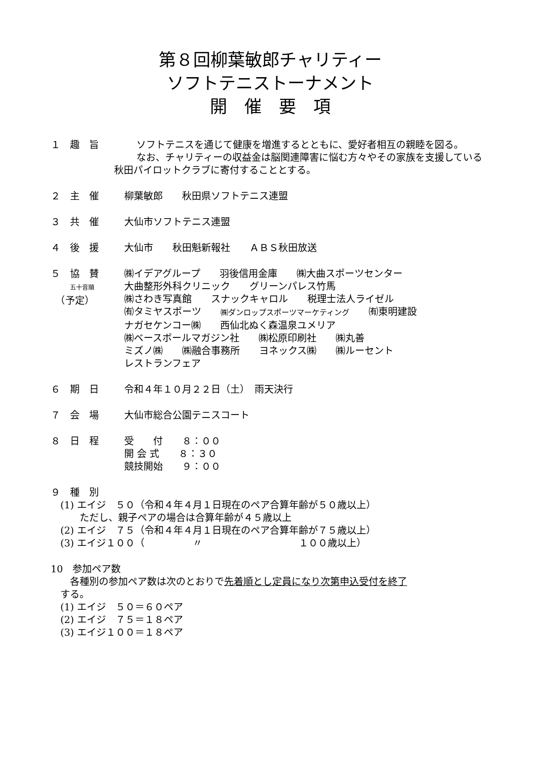第８回柳葉敏郎チャリティー
ソフトテニストーナメント
開　催　要　項
１　趣　旨 　ソフトテニスを通じて健康を増進するとともに、愛好者相互の親睦を図る。
　なお、チャリティーの収益金は脳関連障害に悩む方々やその家族を支援している秋田パイロットクラブに寄付することとする。
２　主　催 柳葉敏郎　　秋田県ソフトテニス連盟
３　共　催 大仙市ソフトテニス連盟
４　後　援 大仙市　　秋田魁新報社　　ＡＢＳ秋田放送
５　協　賛
　　五十音順
　（予定）
㈱イデアグループ　　羽後信用金庫　　㈱大曲スポーツセンター
大曲整形外科クリニック　　グリーンパレス竹馬
㈱さわき写真館　　スナックキャロル　　税理士法人ライゼル
㈲タミヤスポーツ　　㈱ダンロップスポーツマーケティング　　㈲東明建設
ナガセケンコー㈱　　西仙北ぬく森温泉ユメリア
㈱ベースボールマガジン社　　㈱松原印刷社　　㈱丸善
ミズノ㈱　　㈱融合事務所　　ヨネックス㈱　　㈱ルーセント
レストランフェア
６　期　日 令和４年１０月２２日（土）　雨天決行
７　会　場 大仙市総合公園テニスコート
８　日　程 受　　付　　８：００
開 会 式　　８：３０
競技開始　　９：００
９　種　別
　(1) エイジ　５０（令和４年４月１日現在のペア合算年齢が５０歳以上）
　　　ただし、親子ペアの場合は合算年齢が４５歳以上
　(2) エイジ　７５（令和４年４月１日現在のペア合算年齢が７５歳以上）
　(3) エイジ１００（　　　　　〃　　　　　　　　　　１００歳以上）
10　参加ペア数
　　各種別の参加ペア数は次のとおりで先着順とし定員になり次第申込受付を終了
　する。
　(1) エイジ　５０＝６０ペア
　(2) エイジ　７５＝１８ペア
　(3) エイジ１００＝１８ペア